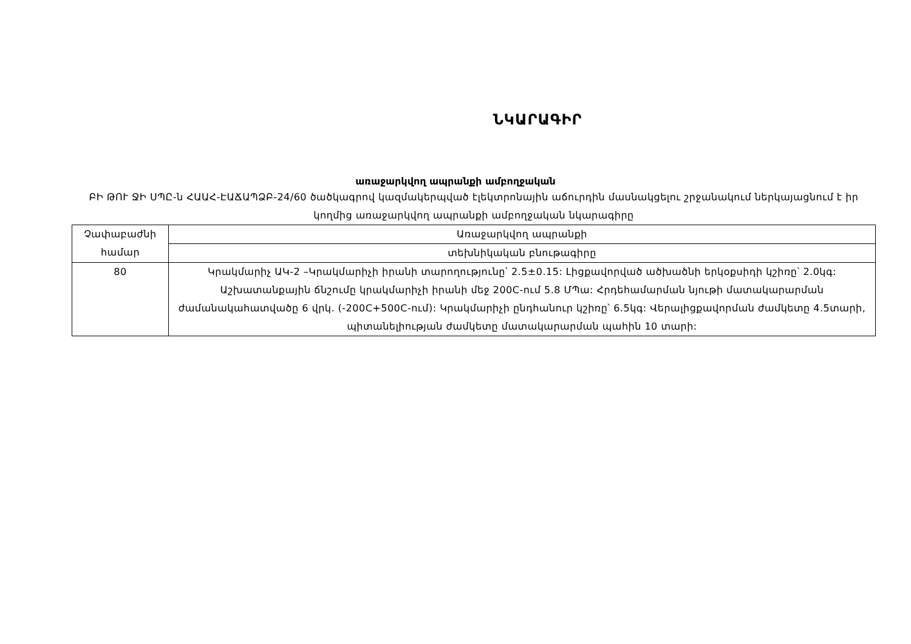ՆԿԱՐԱԳԻՐ
առաջարկվող ապրանքի ամբողջական
ԲԻ ԹՈՒ ՋԻ ՍՊԸ-ն ՀԱԱՀ-ԷԱՃԱՊՁԲ-24/60 ծածկագրով կազմակերպված էլեկտրոնային աճուրդին մասնակցելու շրջանակում ներկայացնում է իր կողմից առաջարկվող ապրանքի ամբողջական նկարագիրը
| Չափաբաժնի համար | Առաջարկվող ապրանքի |
| | տեխնիկական բնութագիրը |
| 80 | Կրակմարիչ ԱԿ-2 –Կրակմարիչի իրանի տարողությունը՝ 2.5±0.15: Լիցքավորված ածխածնի երկօքսիդի կշիռը՝ 2.0կգ: Աշխատանքային ճնշումը կրակմարիչի իրանի մեջ 200C-ում 5.8 ՄՊա: Հրդեհամարման նյութի մատակարարման ժամանակահատվածը 6 վրկ. (-200C+500C-ում): Կրակմարիչի ընդհանուր կշիռը՝ 6.5կգ: Վերալիցքավորման ժամկետը 4.5տարի, պիտանելիության ժամկետը մատակարարման պահին 10 տարի: |